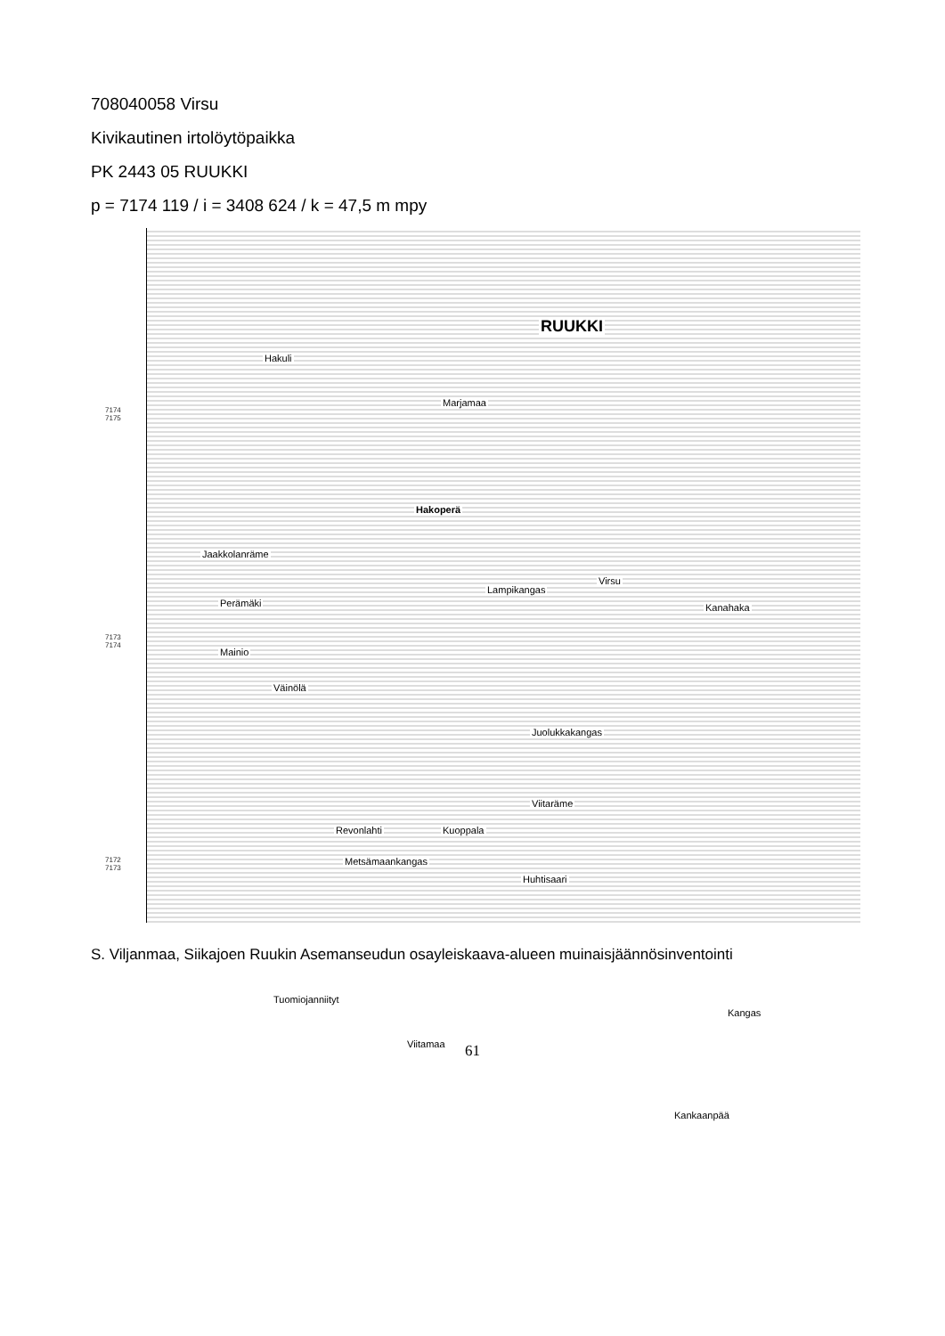708040058 Virsu
Kivikautinen irtolöytöpaikka
PK 2443 05 RUUKKI
p = 7174 119 / i = 3408 624 / k = 47,5 m mpy
7174
7175
7173
7174
7172
7173
RUUKKI
Hakuli
Marjamaa
Hakoperä
Jaakkolanräme
Lampikangas
Virsu
Kanahaka Perämäki
Mainio
Väinölä
Juolukkakangas
Viitaräme
Revonlahti Kuoppala
Metsämaankangas
Huhtisaari
Tuomiojanniityt
Viitamaa
Kangas
Kankaanpää
S. Viljanmaa, Siikajoen Ruukin Asemanseudun osayleiskaava-alueen muinaisjäännösinventointi
61